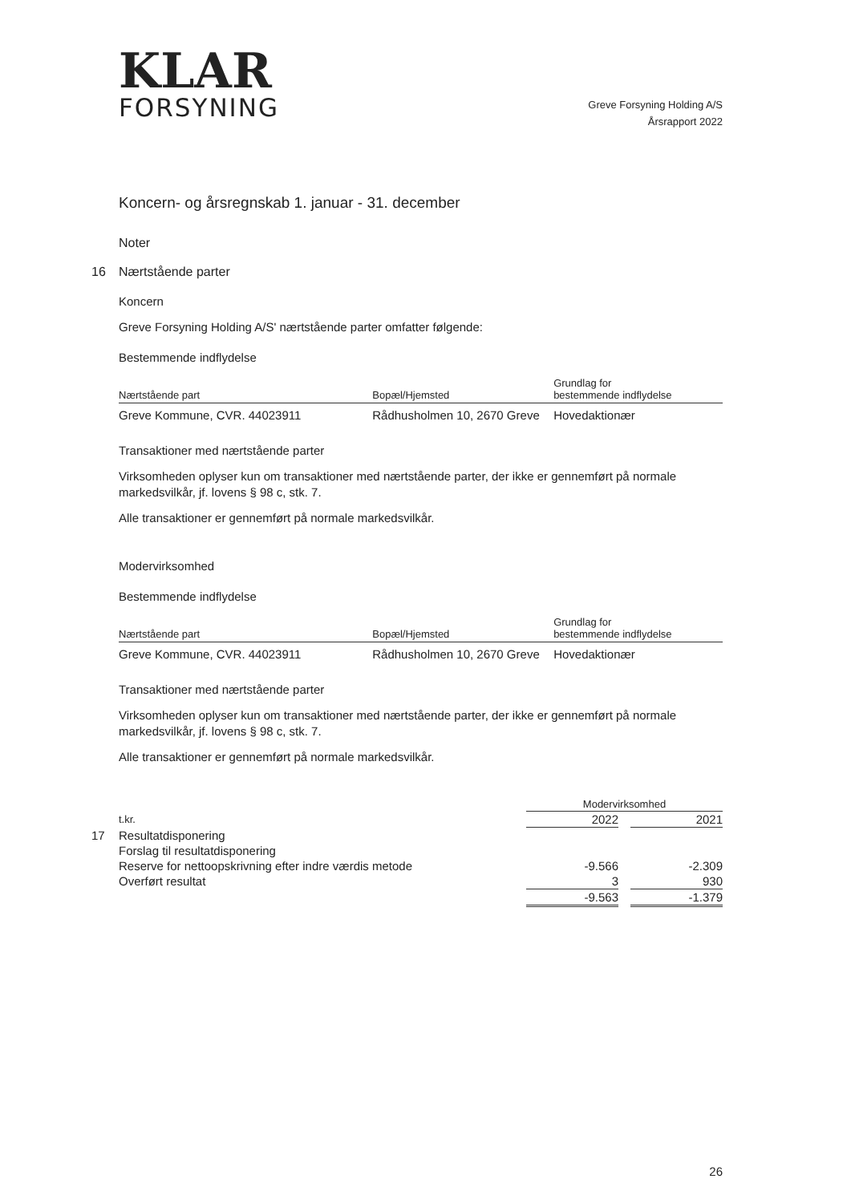KLAR
FORSYNING
Greve Forsyning Holding A/S
Årsrapport 2022
Koncern- og årsregnskab 1. januar - 31. december
Noter
16 Nærtstående parter
Koncern
Greve Forsyning Holding A/S' nærtstående parter omfatter følgende:
Bestemmende indflydelse
| Nærtstående part | Bopæl/Hjemsted | Grundlag for bestemmende indflydelse |
| --- | --- | --- |
| Greve Kommune, CVR. 44023911 | Rådhusholmen 10, 2670 Greve | Hovedaktionær |
Transaktioner med nærtstående parter
Virksomheden oplyser kun om transaktioner med nærtstående parter, der ikke er gennemført på normale markedsvilkår, jf. lovens § 98 c, stk. 7.
Alle transaktioner er gennemført på normale markedsvilkår.
Modervirksomhed
Bestemmende indflydelse
| Nærtstående part | Bopæl/Hjemsted | Grundlag for bestemmende indflydelse |
| --- | --- | --- |
| Greve Kommune, CVR. 44023911 | Rådhusholmen 10, 2670 Greve | Hovedaktionær |
Transaktioner med nærtstående parter
Virksomheden oplyser kun om transaktioner med nærtstående parter, der ikke er gennemført på normale markedsvilkår, jf. lovens § 98 c, stk. 7.
Alle transaktioner er gennemført på normale markedsvilkår.
| | Modervirksomhed | | |
| --- | --- | --- | --- |
| t.kr. | 2022 | | 2021 |
| 17 Resultatdisponering | | | |
| Forslag til resultatdisponering | | | |
| Reserve for nettoopskrivning efter indre værdis metode | -9.566 | | -2.309 |
| Overført resultat | 3 | | 930 |
| | -9.563 | | -1.379 |
26